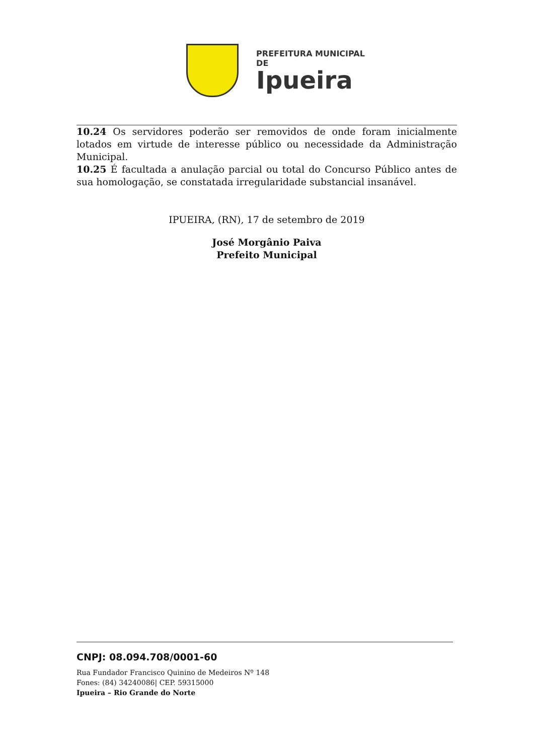PREFEITURA MUNICIPAL DE
Ipueira
10.24 Os servidores poderão ser removidos de onde foram inicialmente lotados em virtude de interesse público ou necessidade da Administração Municipal.
10.25 É facultada a anulação parcial ou total do Concurso Público antes de sua homologação, se constatada irregularidade substancial insanável.
IPUEIRA, (RN), 17 de setembro de 2019
José Morgânio Paiva
Prefeito Municipal
CNPJ: 08.094.708/0001-60
Rua Fundador Francisco Quinino de Medeiros Nº 148
Fones: (84) 34240086| CEP. 59315000
Ipueira – Rio Grande do Norte